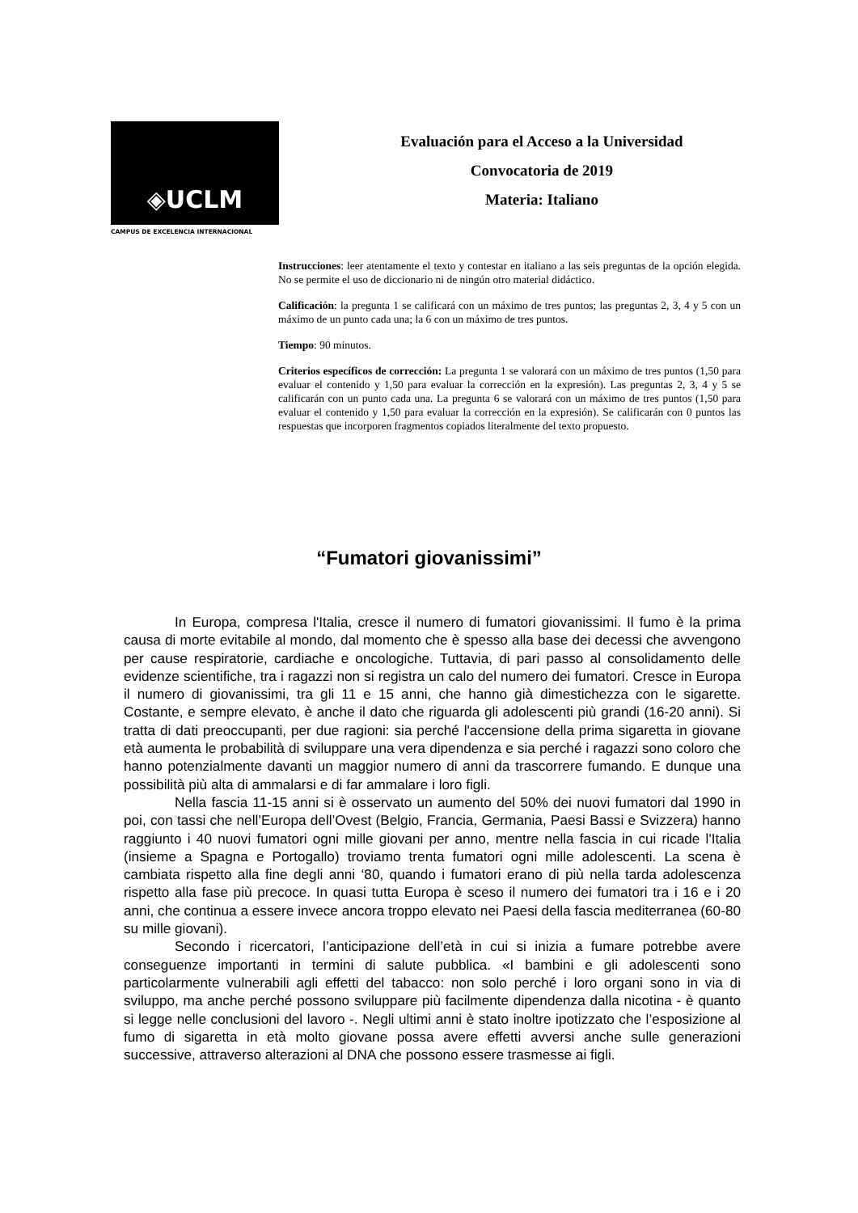◈UCLM
CAMPUS DE EXCELENCIA INTERNACIONAL
Evaluación para el Acceso a la Universidad
Convocatoria de 2019
Materia: Italiano
Instrucciones: leer atentamente el texto y contestar en italiano a las seis preguntas de la opción elegida. No se permite el uso de diccionario ni de ningún otro material didáctico.
Calificación: la pregunta 1 se calificará con un máximo de tres puntos; las preguntas 2, 3, 4 y 5 con un máximo de un punto cada una; la 6 con un máximo de tres puntos.
Tiempo: 90 minutos.
Criterios específicos de corrección: La pregunta 1 se valorará con un máximo de tres puntos (1,50 para evaluar el contenido y 1,50 para evaluar la corrección en la expresión). Las preguntas 2, 3, 4 y 5 se calificarán con un punto cada una. La pregunta 6 se valorará con un máximo de tres puntos (1,50 para evaluar el contenido y 1,50 para evaluar la corrección en la expresión). Se calificarán con 0 puntos las respuestas que incorporen fragmentos copiados literalmente del texto propuesto.
“Fumatori giovanissimi”
In Europa, compresa l'Italia, cresce il numero di fumatori giovanissimi. Il fumo è la prima causa di morte evitabile al mondo, dal momento che è spesso alla base dei decessi che avvengono per cause respiratorie, cardiache e oncologiche. Tuttavia, di pari passo al consolidamento delle evidenze scientifiche, tra i ragazzi non si registra un calo del numero dei fumatori. Cresce in Europa il numero di giovanissimi, tra gli 11 e 15 anni, che hanno già dimestichezza con le sigarette. Costante, e sempre elevato, è anche il dato che riguarda gli adolescenti più grandi (16-20 anni). Si tratta di dati preoccupanti, per due ragioni: sia perché l'accensione della prima sigaretta in giovane età aumenta le probabilità di sviluppare una vera dipendenza e sia perché i ragazzi sono coloro che hanno potenzialmente davanti un maggior numero di anni da trascorrere fumando. E dunque una possibilità più alta di ammalarsi e di far ammalare i loro figli.
Nella fascia 11-15 anni si è osservato un aumento del 50% dei nuovi fumatori dal 1990 in poi, con tassi che nell’Europa dell’Ovest (Belgio, Francia, Germania, Paesi Bassi e Svizzera) hanno raggiunto i 40 nuovi fumatori ogni mille giovani per anno, mentre nella fascia in cui ricade l'Italia (insieme a Spagna e Portogallo) troviamo trenta fumatori ogni mille adolescenti. La scena è cambiata rispetto alla fine degli anni ‘80, quando i fumatori erano di più nella tarda adolescenza rispetto alla fase più precoce. In quasi tutta Europa è sceso il numero dei fumatori tra i 16 e i 20 anni, che continua a essere invece ancora troppo elevato nei Paesi della fascia mediterranea (60-80 su mille giovani).
Secondo i ricercatori, l’anticipazione dell’età in cui si inizia a fumare potrebbe avere conseguenze importanti in termini di salute pubblica. «I bambini e gli adolescenti sono particolarmente vulnerabili agli effetti del tabacco: non solo perché i loro organi sono in via di sviluppo, ma anche perché possono sviluppare più facilmente dipendenza dalla nicotina - è quanto si legge nelle conclusioni del lavoro -. Negli ultimi anni è stato inoltre ipotizzato che l’esposizione al fumo di sigaretta in età molto giovane possa avere effetti avversi anche sulle generazioni successive, attraverso alterazioni al DNA che possono essere trasmesse ai figli.